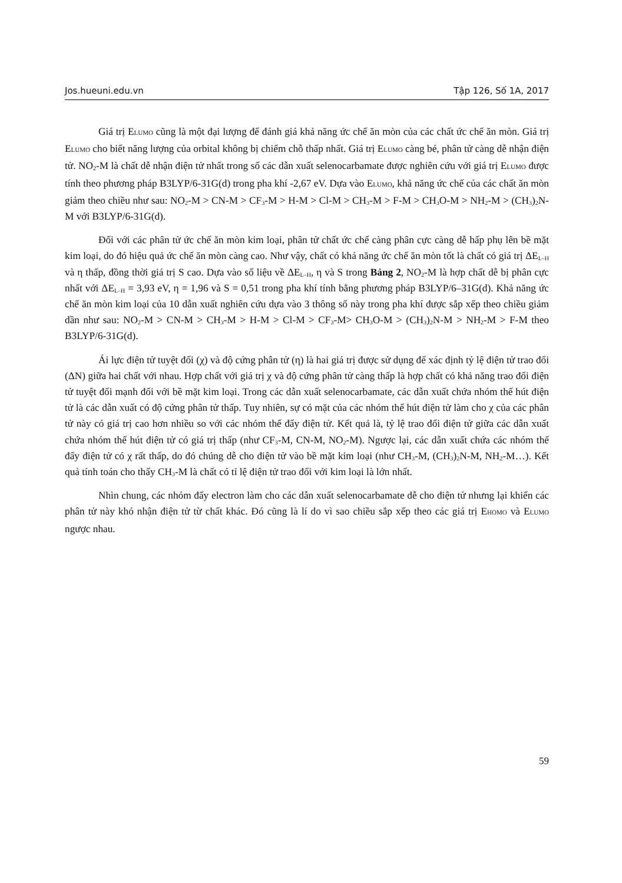Jos.hueuni.edu.vn Tập 126, Số 1A, 2017
Giá trị ELUMO cũng là một đại lượng để đánh giá khả năng ức chế ăn mòn của các chất ức chế ăn mòn. Giá trị ELUMO cho biết năng lượng của orbital không bị chiếm chỗ thấp nhất. Giá trị ELUMO càng bé, phân tử càng dễ nhận điện tử. NO<sub>2</sub>-M là chất dễ nhận điện tử nhất trong số các dẫn xuất selenocarbamate được nghiên cứu với giá trị ELUMO được tính theo phương pháp B3LYP/6-31G(d) trong pha khí -2,67 eV. Dựa vào ELUMO, khả năng ức chế của các chất ăn mòn giảm theo chiều như sau: NO<sub>2</sub>-M > CN-M > CF<sub>3</sub>-M > H-M > Cl-M > CH<sub>3</sub>-M > F-M > CH<sub>3</sub>O-M > NH<sub>2</sub>-M > (CH<sub>3</sub>)<sub>2</sub>N-M với B3LYP/6-31G(d).
Đối với các phân tử ức chế ăn mòn kim loại, phân tử chất ức chế càng phân cực càng dễ hấp phụ lên bề mặt kim loại, do đó hiệu quả ức chế ăn mòn càng cao. Như vậy, chất có khả năng ức chế ăn mòn tốt là chất có giá trị ΔE<sub>L–H</sub> và η thấp, đồng thời giá trị S cao. Dựa vào số liệu về ΔE<sub>L–H</sub>, η và S trong Bảng 2, NO<sub>2</sub>-M là hợp chất dễ bị phân cực nhất với ΔE<sub>L–H</sub> = 3,93 eV, η = 1,96 và S = 0,51 trong pha khí tính bằng phương pháp B3LYP/6–31G(d). Khả năng ức chế ăn mòn kim loại của 10 dẫn xuất nghiên cứu dựa vào 3 thông số này trong pha khí được sắp xếp theo chiều giảm dần như sau: NO<sub>2</sub>-M > CN-M > CH<sub>3</sub>-M > H-M > Cl-M > CF<sub>3</sub>-M> CH<sub>3</sub>O-M > (CH<sub>3</sub>)<sub>2</sub>N-M > NH<sub>2</sub>-M > F-M theo B3LYP/6-31G(d).
Ái lực điện tử tuyệt đối (χ) và độ cứng phân tử (η) là hai giá trị được sử dụng để xác định tỷ lệ điện tử trao đổi (ΔN) giữa hai chất với nhau. Hợp chất với giá trị χ và độ cứng phân tử càng thấp là hợp chất có khả năng trao đổi điện tử tuyệt đối mạnh đối với bề mặt kim loại. Trong các dẫn xuất selenocarbamate, các dẫn xuất chứa nhóm thế hút điện tử là các dẫn xuất có độ cứng phân tử thấp. Tuy nhiên, sự có mặt của các nhóm thế hút điện tử làm cho χ của các phân tử này có giá trị cao hơn nhiều so với các nhóm thế đẩy điện tử. Kết quả là, tỷ lệ trao đổi điện tử giữa các dẫn xuất chứa nhóm thế hút điện tử có giá trị thấp (như CF<sub>3</sub>-M, CN-M, NO<sub>2</sub>-M). Ngược lại, các dẫn xuất chứa các nhóm thế đẩy điện tử có χ rất thấp, do đó chúng dễ cho điện tử vào bề mặt kim loại (như CH<sub>3</sub>-M, (CH<sub>3</sub>)<sub>2</sub>N-M, NH<sub>2</sub>-M…). Kết quả tính toán cho thấy CH<sub>3</sub>-M là chất có tỉ lệ điện tử trao đổi với kim loại là lớn nhất.
Nhìn chung, các nhóm đẩy electron làm cho các dẫn xuất selenocarbamate dễ cho điện tử nhưng lại khiến các phân tử này khó nhận điện tử từ chất khác. Đó cũng là lí do vì sao chiều sắp xếp theo các giá trị EHOMO và ELUMO ngược nhau.
59